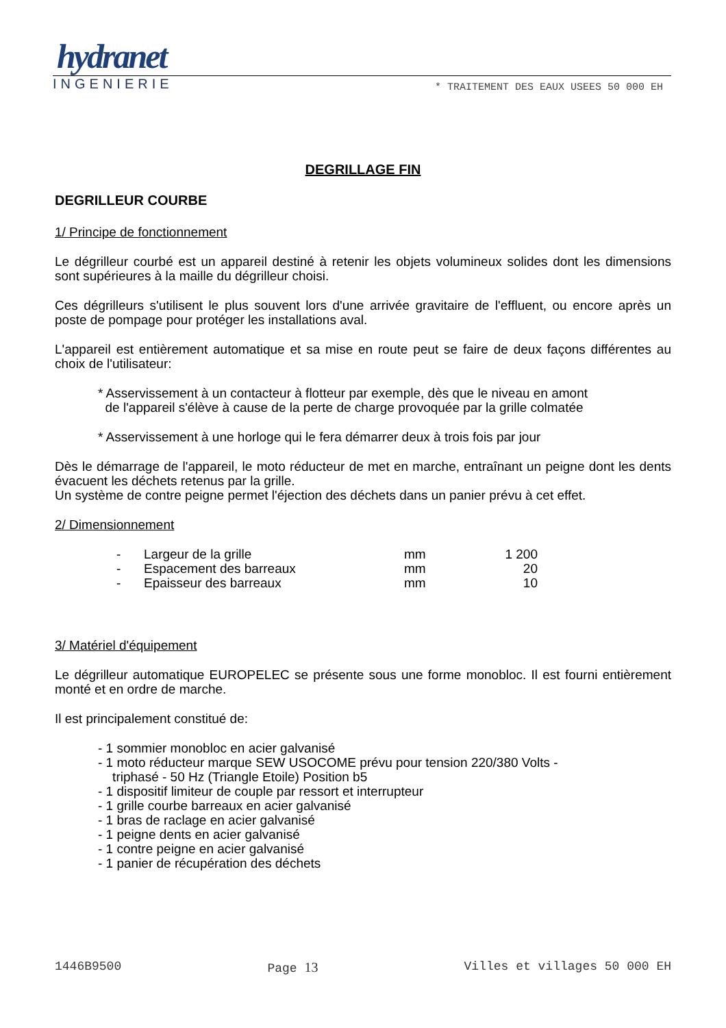hydranet
INGENIERIE * TRAITEMENT DES EAUX USEES 50 000 EH
DEGRILLAGE FIN
DEGRILLEUR COURBE
1/ Principe de fonctionnement
Le dégrilleur courbé est un appareil destiné à retenir les objets volumineux solides dont les dimensions sont supérieures à la maille du dégrilleur choisi.
Ces dégrilleurs s'utilisent le plus souvent lors d'une arrivée gravitaire de l'effluent, ou encore après un poste de pompage pour protéger les installations aval.
L'appareil est entièrement automatique et sa mise en route peut se faire de deux façons différentes au choix de l'utilisateur:
* Asservissement à un contacteur à flotteur par exemple, dès que le niveau en amont
de l'appareil s'élève à cause de la perte de charge provoquée par la grille colmatée
* Asservissement à une horloge qui le fera démarrer deux à trois fois par jour
Dès le démarrage de l'appareil, le moto réducteur de met en marche, entraînant un peigne dont les dents évacuent les déchets retenus par la grille.
Un système de contre peigne permet l'éjection des déchets dans un panier prévu à cet effet.
2/ Dimensionnement
| - | Largeur de la grille | mm | 1 200 |
| - | Espacement des barreaux | mm | 20 |
| - | Epaisseur des barreaux | mm | 10 |
3/ Matériel d'équipement
Le dégrilleur automatique EUROPELEC se présente sous une forme monobloc. Il est fourni entièrement monté et en ordre de marche.
Il est principalement constitué de:
- 1 sommier monobloc en acier galvanisé
- 1 moto réducteur marque SEW USOCOME prévu pour tension 220/380 Volts -
triphasé - 50 Hz (Triangle Etoile) Position b5
- 1 dispositif limiteur de couple par ressort et interrupteur
- 1 grille courbe barreaux en acier galvanisé
- 1 bras de raclage en acier galvanisé
- 1 peigne dents en acier galvanisé
- 1 contre peigne en acier galvanisé
- 1 panier de récupération des déchets
1446B9500 Page 13 Villes et villages 50 000 EH